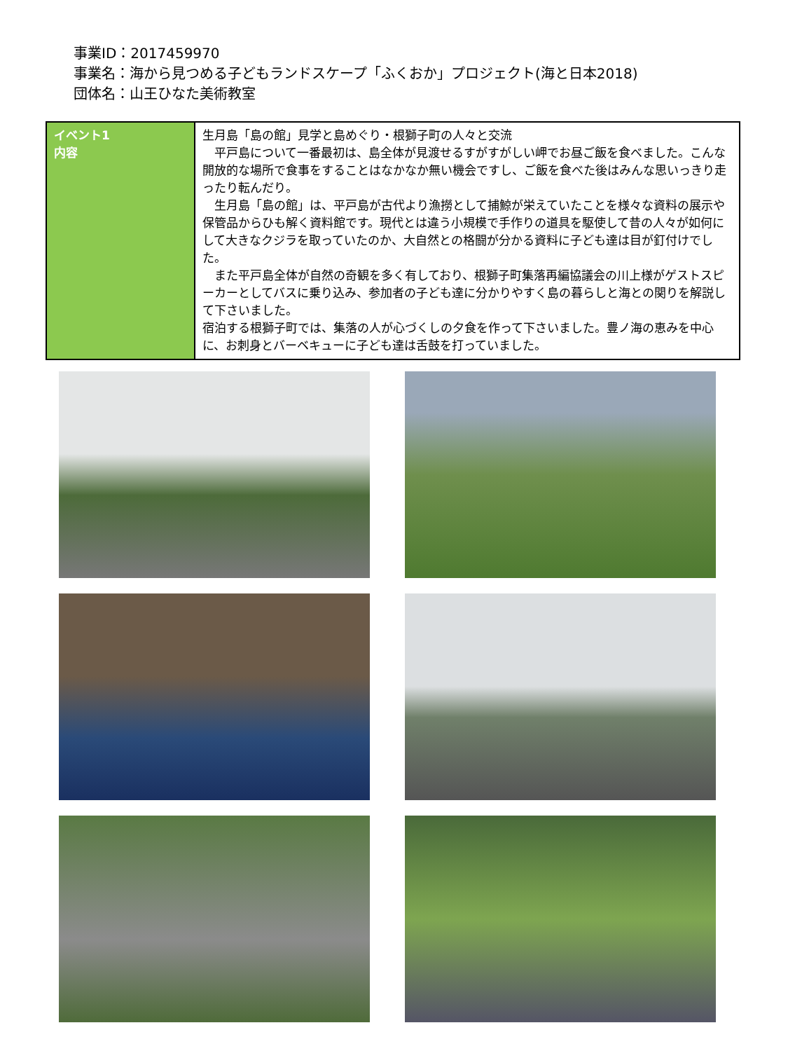事業ID：2017459970
事業名：海から見つめる子どもランドスケープ「ふくおか」プロジェクト(海と日本2018)
団体名：山王ひなた美術教室
| イベント1 内容 | 生月島「島の館」見学と島めぐり・根獅子町の人々と交流 平戸島について一番最初は、島全体が見渡せるすがすがしい岬でお昼ご飯を食べました。こんな開放的な場所で食事をすることはなかなか無い機会ですし、ご飯を食べた後はみんな思いっきり走ったり転んだり。 生月島「島の館」は、平戸島が古代より漁撈として捕鯨が栄えていたことを様々な資料の展示や保管品からひも解く資料館です。現代とは違う小規模で手作りの道具を駆使して昔の人々が如何にして大きなクジラを取っていたのか、大自然との格闘が分かる資料に子ども達は目が釘付けでした。 また平戸島全体が自然の奇観を多く有しており、根獅子町集落再編協議会の川上様がゲストスピーカーとしてバスに乗り込み、参加者の子ども達に分かりやすく島の暮らしと海との関りを解説して下さいました。 宿泊する根獅子町では、集落の人が心づくしの夕食を作って下さいました。豊ノ海の恵みを中心に、お刺身とバーベキューに子ども達は舌鼓を打っていました。 |